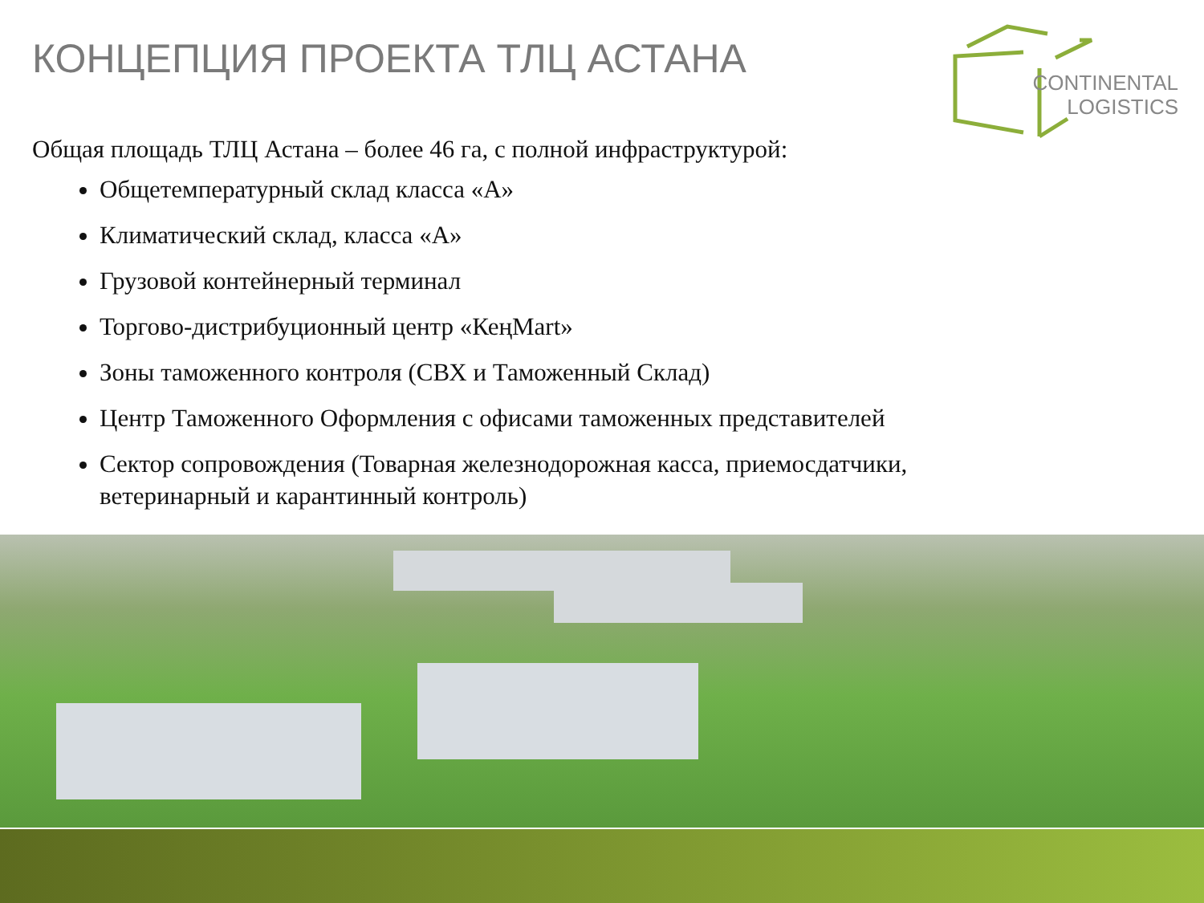КОНЦЕПЦИЯ ПРОЕКТА ТЛЦ АСТАНА
CONTINENTAL
LOGISTICS
Общая площадь ТЛЦ Астана – более 46 га, с полной инфраструктурой:
Общетемпературный склад класса «А»
Климатический склад, класса «А»
Грузовой контейнерный терминал
Торгово-дистрибуционный центр «КеңMart»
Зоны таможенного контроля (СВХ и Таможенный Склад)
Центр Таможенного Оформления с офисами таможенных представителей
Сектор сопровождения (Товарная железнодорожная касса, приемосдатчики, ветеринарный и карантинный контроль)